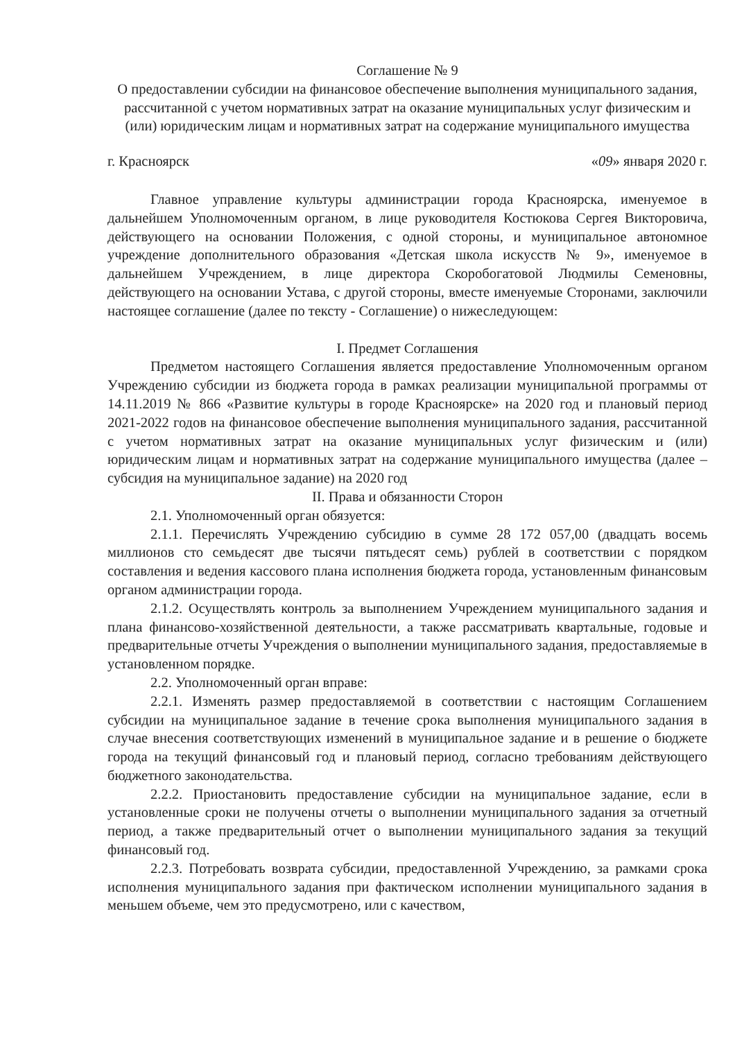Соглашение № 9
О предоставлении субсидии на финансовое обеспечение выполнения муниципального задания, рассчитанной с учетом нормативных затрат на оказание муниципальных услуг физическим и (или) юридическим лицам и нормативных затрат на содержание муниципального имущества
г. Красноярск «09» января 2020 г.
Главное управление культуры администрации города Красноярска, именуемое в дальнейшем Уполномоченным органом, в лице руководителя Костюкова Сергея Викторовича, действующего на основании Положения, с одной стороны, и муниципальное автономное учреждение дополнительного образования «Детская школа искусств № 9», именуемое в дальнейшем Учреждением, в лице директора Скоробогатовой Людмилы Семеновны, действующего на основании Устава, с другой стороны, вместе именуемые Сторонами, заключили настоящее соглашение (далее по тексту - Соглашение) о нижеследующем:
I. Предмет Соглашения
Предметом настоящего Соглашения является предоставление Уполномоченным органом Учреждению субсидии из бюджета города в рамках реализации муниципальной программы от 14.11.2019 № 866 «Развитие культуры в городе Красноярске» на 2020 год и плановый период 2021-2022 годов на финансовое обеспечение выполнения муниципального задания, рассчитанной с учетом нормативных затрат на оказание муниципальных услуг физическим и (или) юридическим лицам и нормативных затрат на содержание муниципального имущества (далее – субсидия на муниципальное задание) на 2020 год
II. Права и обязанности Сторон
2.1. Уполномоченный орган обязуется:
2.1.1. Перечислять Учреждению субсидию в сумме 28 172 057,00 (двадцать восемь миллионов сто семьдесят две тысячи пятьдесят семь) рублей в соответствии с порядком составления и ведения кассового плана исполнения бюджета города, установленным финансовым органом администрации города.
2.1.2. Осуществлять контроль за выполнением Учреждением муниципального задания и плана финансово-хозяйственной деятельности, а также рассматривать квартальные, годовые и предварительные отчеты Учреждения о выполнении муниципального задания, предоставляемые в установленном порядке.
2.2. Уполномоченный орган вправе:
2.2.1. Изменять размер предоставляемой в соответствии с настоящим Соглашением субсидии на муниципальное задание в течение срока выполнения муниципального задания в случае внесения соответствующих изменений в муниципальное задание и в решение о бюджете города на текущий финансовый год и плановый период, согласно требованиям действующего бюджетного законодательства.
2.2.2. Приостановить предоставление субсидии на муниципальное задание, если в установленные сроки не получены отчеты о выполнении муниципального задания за отчетный период, а также предварительный отчет о выполнении муниципального задания за текущий финансовый год.
2.2.3. Потребовать возврата субсидии, предоставленной Учреждению, за рамками срока исполнения муниципального задания при фактическом исполнении муниципального задания в меньшем объеме, чем это предусмотрено, или с качеством,